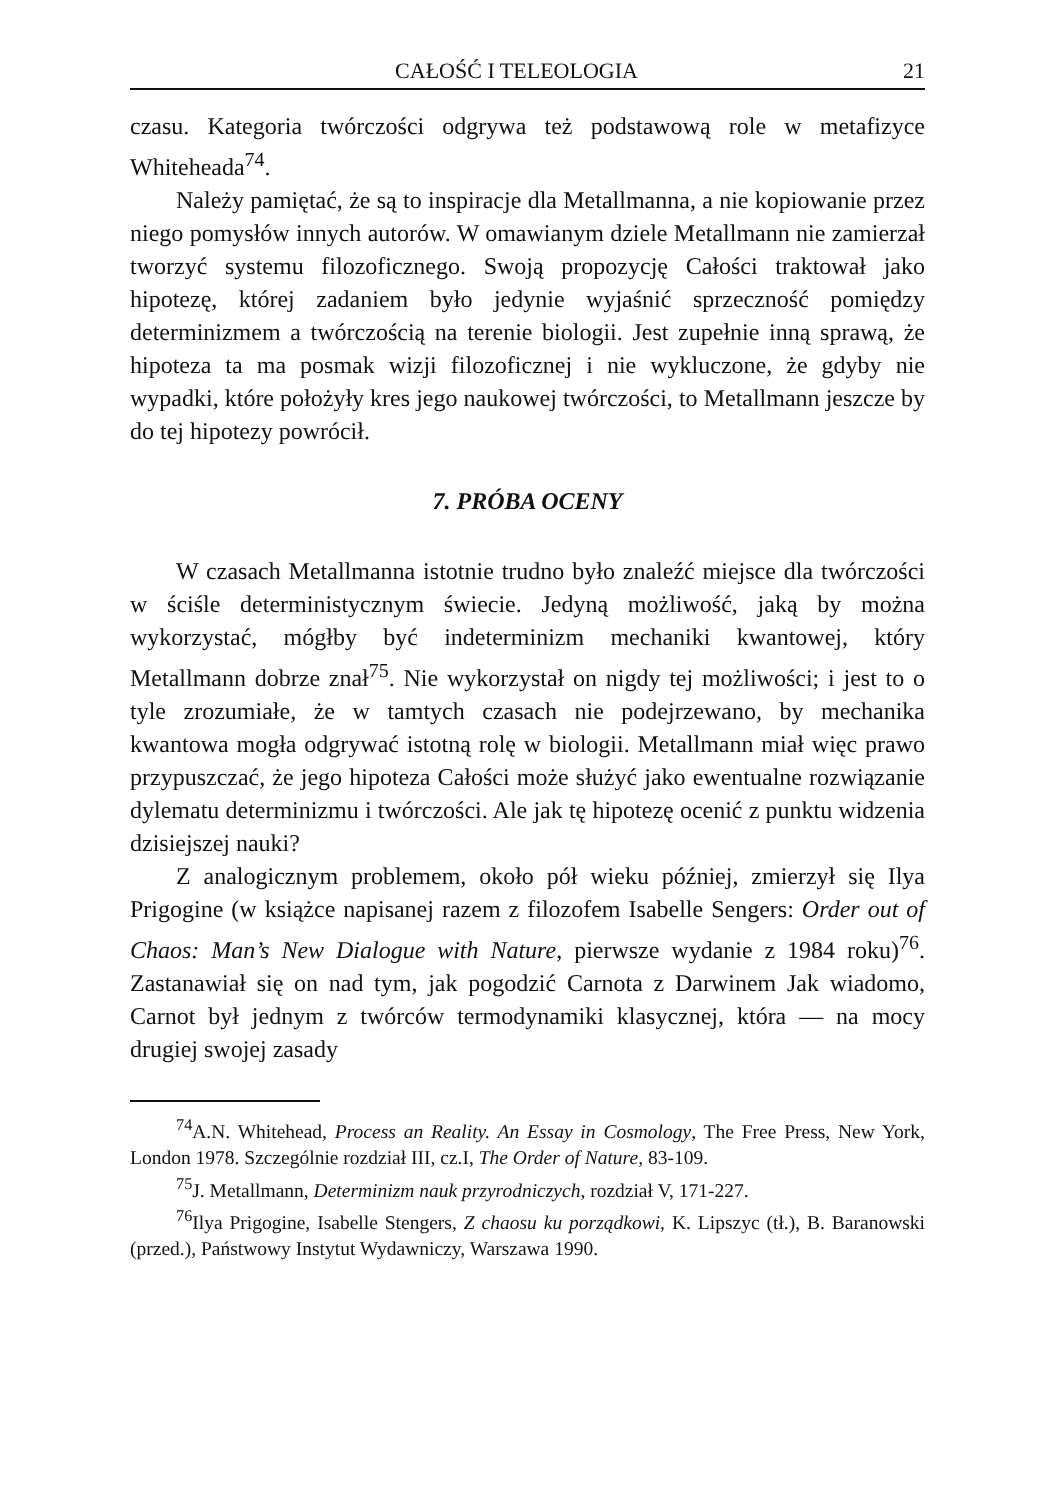CAŁOŚĆ I TELEOLOGIA 21
czasu. Kategoria twórczości odgrywa też podstawową role w metafizyce Whiteheada<sup>74</sup>.
Należy pamiętać, że są to inspiracje dla Metallmanna, a nie kopiowanie przez niego pomysłów innych autorów. W omawianym dziele Metallmann nie zamierzał tworzyć systemu filozoficznego. Swoją propozycję Całości traktował jako hipotezę, której zadaniem było jedynie wyjaśnić sprzeczność pomiędzy determinizmem a twórczością na terenie biologii. Jest zupełnie inną sprawą, że hipoteza ta ma posmak wizji filozoficznej i nie wykluczone, że gdyby nie wypadki, które położyły kres jego naukowej twórczości, to Metallmann jeszcze by do tej hipotezy powrócił.
7. PRÓBA OCENY
W czasach Metallmanna istotnie trudno było znaleźć miejsce dla twórczości w ściśle deterministycznym świecie. Jedyną możliwość, jaką by można wykorzystać, mógłby być indeterminizm mechaniki kwantowej, który Metallmann dobrze znał<sup>75</sup>. Nie wykorzystał on nigdy tej możliwości; i jest to o tyle zrozumiałe, że w tamtych czasach nie podejrzewano, by mechanika kwantowa mogła odgrywać istotną rolę w biologii. Metallmann miał więc prawo przypuszczać, że jego hipoteza Całości może służyć jako ewentualne rozwiązanie dylematu determinizmu i twórczości. Ale jak tę hipotezę ocenić z punktu widzenia dzisiejszej nauki?
Z analogicznym problemem, około pół wieku później, zmierzył się Ilya Prigogine (w książce napisanej razem z filozofem Isabelle Sengers: Order out of Chaos: Man’s New Dialogue with Nature, pierwsze wydanie z 1984 roku)<sup>76</sup>. Zastanawiał się on nad tym, jak pogodzić Carnota z Darwinem Jak wiadomo, Carnot był jednym z twórców termodynamiki klasycznej, która — na mocy drugiej swojej zasady
<sup>74</sup> A.N. Whitehead, Process an Reality. An Essay in Cosmology, The Free Press, New York, London 1978. Szczególnie rozdział III, cz.I, The Order of Nature, 83-109.
<sup>75</sup> J. Metallmann, Determinizm nauk przyrodniczych, rozdział V, 171-227.
<sup>76</sup> Ilya Prigogine, Isabelle Stengers, Z chaosu ku porządkowi, K. Lipszyc (tł.), B. Baranowski (przed.), Państwowy Instytut Wydawniczy, Warszawa 1990.